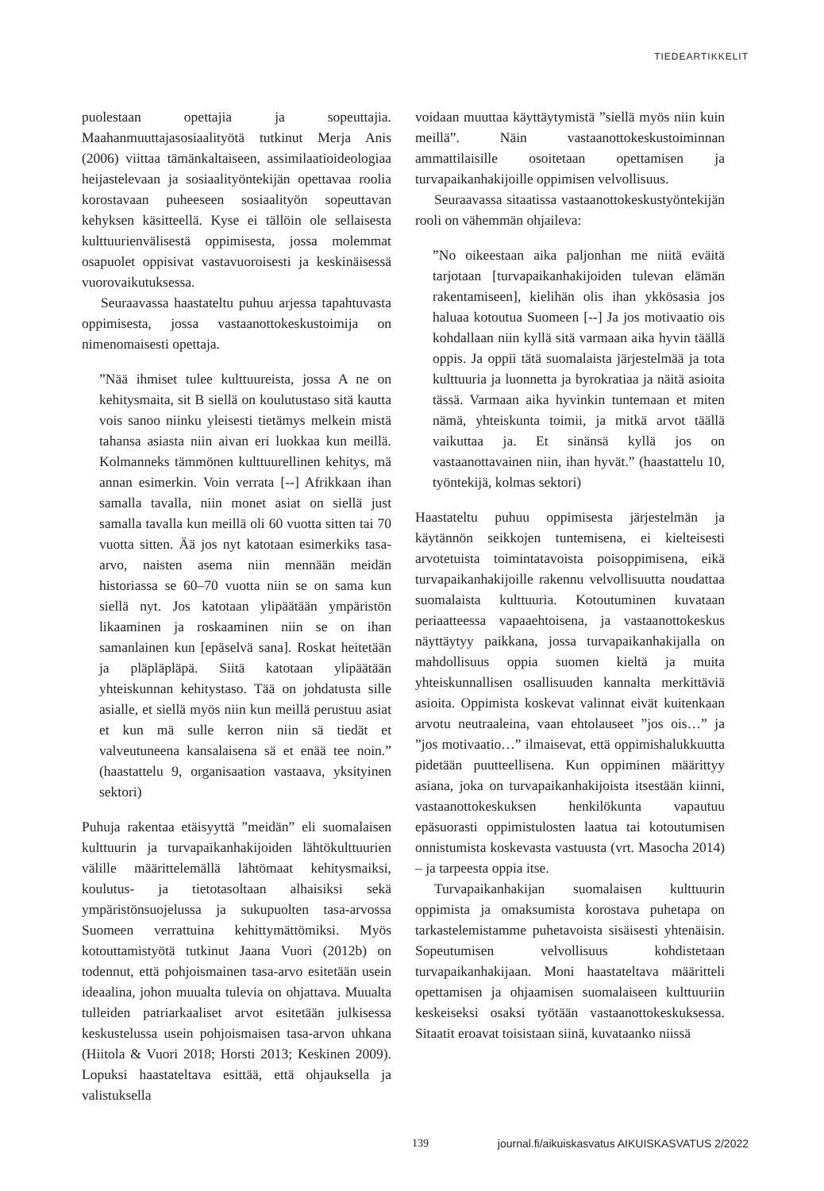TIEDEARTIKKELIT
puolestaan opettajia ja sopeuttajia. Maahanmuuttajasosiaalityötä tutkinut Merja Anis (2006) viittaa tämänkaltaiseen, assimilaatioideologiaa heijastelevaan ja sosiaalityöntekijän opettavaa roolia korostavaan puheeseen sosiaalityön sopeuttavan kehyksen käsitteellä. Kyse ei tällöin ole sellaisesta kulttuurienvälisestä oppimisesta, jossa molemmat osapuolet oppisivat vastavuoroisesti ja keskinäisessä vuorovaikutuksessa.
Seuraavassa haastateltu puhuu arjessa tapahtuvasta oppimisesta, jossa vastaanottokeskustoimija on nimenomaisesti opettaja.
”Nää ihmiset tulee kulttuureista, jossa A ne on kehitysmaita, sit B siellä on koulutustaso sitä kautta vois sanoo niinku yleisesti tietämys melkein mistä tahansa asiasta niin aivan eri luokkaa kun meillä. Kolmanneks tämmönen kulttuurellinen kehitys, mä annan esimerkin. Voin verrata [--] Afrikkaan ihan samalla tavalla, niin monet asiat on siellä just samalla tavalla kun meillä oli 60 vuotta sitten tai 70 vuotta sitten. Ää jos nyt katotaan esimerkiks tasa-arvo, naisten asema niin mennään meidän historiassa se 60–70 vuotta niin se on sama kun siellä nyt. Jos katotaan ylipäätään ympäristön likaaminen ja roskaaminen niin se on ihan samanlainen kun [epäselvä sana]. Roskat heitetään ja pläpläpläpä. Siitä katotaan ylipäätään yhteiskunnan kehitystaso. Tää on johdatusta sille asialle, et siellä myös niin kun meillä perustuu asiat et kun mä sulle kerron niin sä tiedät et valveutuneena kansalaisena sä et enää tee noin.” (haastattelu 9, organisaation vastaava, yksityinen sektori)
Puhuja rakentaa etäisyyttä ”meidän” eli suomalaisen kulttuurin ja turvapaikanhakijoiden lähtökulttuurien välille määrittelemällä lähtömaat kehitysmaiksi, koulutus- ja tietotasoltaan alhaisiksi sekä ympäristönsuojelussa ja sukupuolten tasa-arvossa Suomeen verrattuina kehittymättömiksi. Myös kotouttamistyötä tutkinut Jaana Vuori (2012b) on todennut, että pohjoismainen tasa-arvo esitetään usein ideaalina, johon muualta tulevia on ohjattava. Muualta tulleiden patriarkaaliset arvot esitetään julkisessa keskustelussa usein pohjoismaisen tasa-arvon uhkana (Hiitola & Vuori 2018; Horsti 2013; Keskinen 2009). Lopuksi haastateltava esittää, että ohjauksella ja valistuksella
voidaan muuttaa käyttäytymistä ”siellä myös niin kuin meillä”. Näin vastaanottokeskustoiminnan ammattilaisille osoitetaan opettamisen ja turvapaikanhakijoille oppimisen velvollisuus.
Seuraavassa sitaatissa vastaanottokeskustyöntekijän rooli on vähemmän ohjaileva:
”No oikeestaan aika paljonhan me niitä eväitä tarjotaan [turvapaikanhakijoiden tulevan elämän rakentamiseen], kielihän olis ihan ykkösasia jos haluaa kotoutua Suomeen [--] Ja jos motivaatio ois kohdallaan niin kyllä sitä varmaan aika hyvin täällä oppis. Ja oppii tätä suomalaista järjestelmää ja tota kulttuuria ja luonnetta ja byrokratiaa ja näitä asioita tässä. Varmaan aika hyvinkin tuntemaan et miten nämä, yhteiskunta toimii, ja mitkä arvot täällä vaikuttaa ja. Et sinänsä kyllä jos on vastaanottavainen niin, ihan hyvät.” (haastattelu 10, työntekijä, kolmas sektori)
Haastateltu puhuu oppimisesta järjestelmän ja käytännön seikkojen tuntemisena, ei kielteisesti arvotetuista toimintatavoista poisoppimisena, eikä turvapaikanhakijoille rakennu velvollisuutta noudattaa suomalaista kulttuuria. Kotoutuminen kuvataan periaatteessa vapaaehtoisena, ja vastaanottokeskus näyttäytyy paikkana, jossa turvapaikanhakijalla on mahdollisuus oppia suomen kieltä ja muita yhteiskunnallisen osallisuuden kannalta merkittäviä asioita. Oppimista koskevat valinnat eivät kuitenkaan arvotu neutraaleina, vaan ehtolauseet ”jos ois…” ja ”jos motivaatio…” ilmaisevat, että oppimishalukkuutta pidetään puutteellisena. Kun oppiminen määrittyy asiana, joka on turvapaikanhakijoista itsestään kiinni, vastaanottokeskuksen henkilökunta vapautuu epäsuorasti oppimistulosten laatua tai kotoutumisen onnistumista koskevasta vastuusta (vrt. Masocha 2014) – ja tarpeesta oppia itse.
Turvapaikanhakijan suomalaisen kulttuurin oppimista ja omaksumista korostava puhetapa on tarkastelemistamme puhetavoista sisäisesti yhtenäisin. Sopeutumisen velvollisuus kohdistetaan turvapaikanhakijaan. Moni haastateltava määritteli opettamisen ja ohjaamisen suomalaiseen kulttuuriin keskeiseksi osaksi työtään vastaanottokeskuksessa. Sitaatit eroavat toisistaan siinä, kuvataanko niissä
139 journal.fi/aikuiskasvatus AIKUISKASVATUS 2/2022